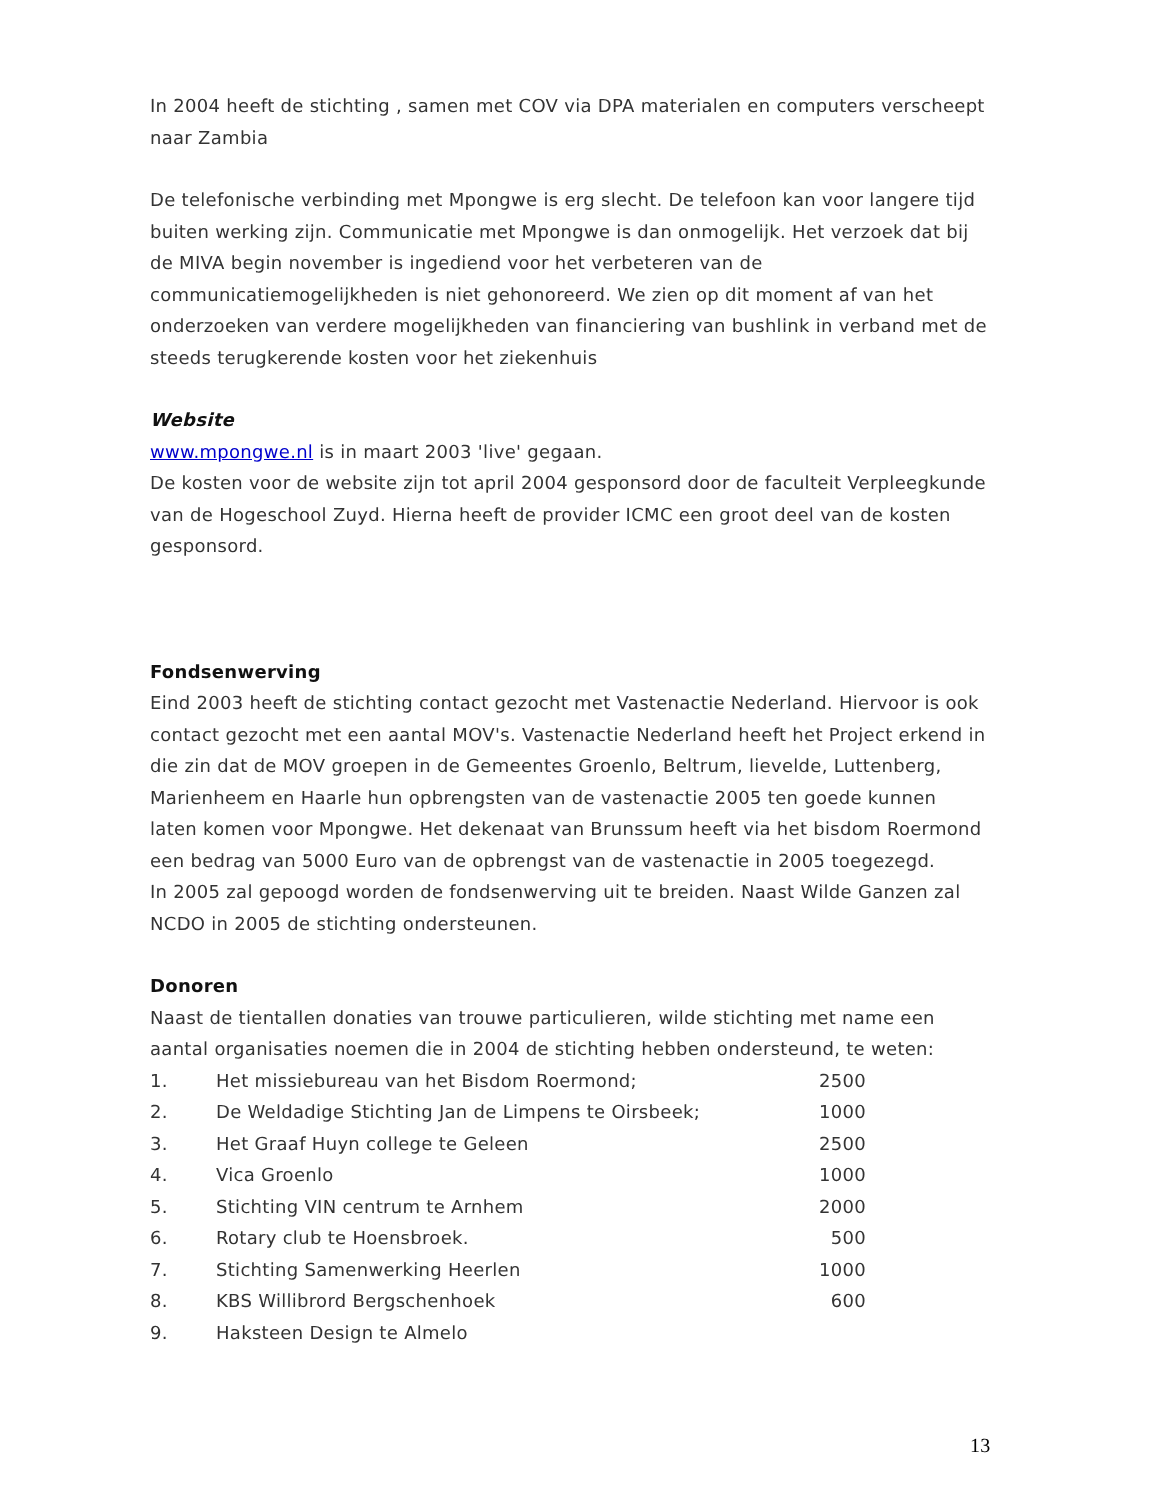In 2004 heeft de stichting , samen met COV via DPA materialen en computers verscheept naar Zambia
De telefonische verbinding met Mpongwe is erg slecht. De telefoon kan voor langere tijd buiten werking zijn. Communicatie met Mpongwe is dan onmogelijk. Het verzoek dat bij de MIVA begin november is ingediend voor het verbeteren van de communicatiemogelijkheden is niet gehonoreerd. We zien op dit moment af van het onderzoeken van verdere mogelijkheden van financiering van bushlink in verband met de steeds terugkerende kosten voor het ziekenhuis
Website
www.mpongwe.nl is in maart 2003 'live' gegaan.
De kosten voor de website zijn tot april 2004 gesponsord door de faculteit Verpleegkunde van de Hogeschool Zuyd. Hierna heeft de provider ICMC een groot deel van de kosten gesponsord.
Fondsenwerving
Eind 2003 heeft de stichting contact gezocht met Vastenactie Nederland. Hiervoor is ook contact gezocht met een aantal MOV's. Vastenactie Nederland heeft het Project erkend in die zin dat de MOV groepen in de Gemeentes Groenlo, Beltrum, lievelde, Luttenberg, Marienheem en Haarle hun opbrengsten van de vastenactie 2005 ten goede kunnen laten komen voor Mpongwe. Het dekenaat van Brunssum heeft via het bisdom Roermond een bedrag van 5000 Euro van de opbrengst van de vastenactie in 2005 toegezegd.
In 2005 zal gepoogd worden de fondsenwerving uit te breiden. Naast Wilde Ganzen zal NCDO in 2005 de stichting ondersteunen.
Donoren
Naast de tientallen donaties van trouwe particulieren, wilde stichting met name een aantal organisaties noemen die in 2004 de stichting hebben ondersteund, te weten:
| 1. | Het missiebureau van het Bisdom Roermond; | 2500 |
| 2. | De Weldadige Stichting Jan de Limpens te Oirsbeek; | 1000 |
| 3. | Het Graaf Huyn college te Geleen | 2500 |
| 4. | Vica Groenlo | 1000 |
| 5. | Stichting VIN centrum te Arnhem | 2000 |
| 6. | Rotary club te Hoensbroek. | 500 |
| 7. | Stichting Samenwerking Heerlen | 1000 |
| 8. | KBS Willibrord Bergschenhoek | 600 |
| 9. | Haksteen Design te Almelo | |
13